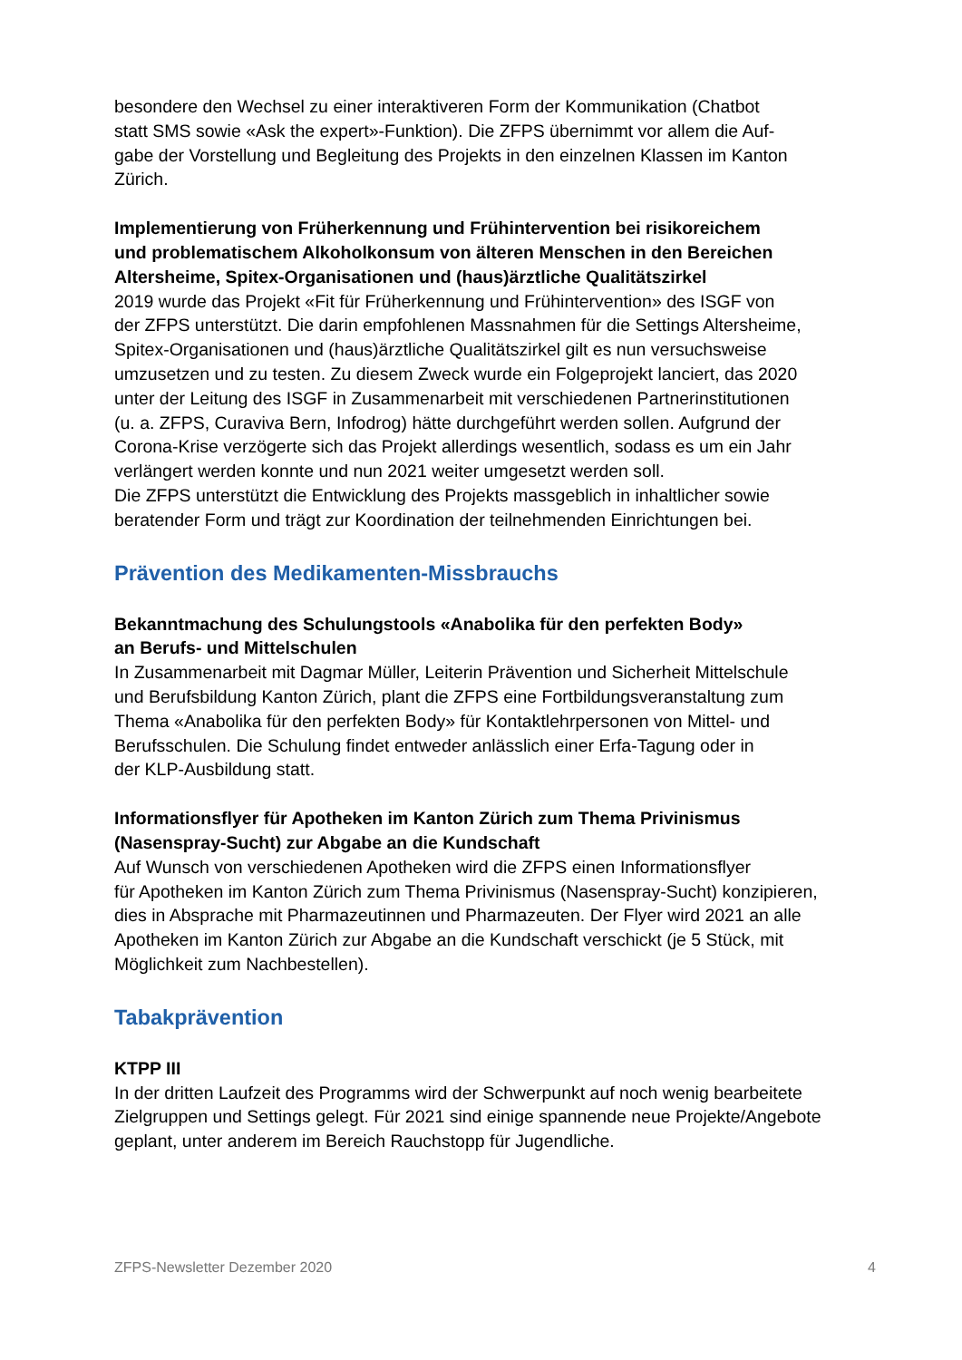besondere den Wechsel zu einer interaktiveren Form der Kommunikation (Chatbot
statt SMS sowie «Ask the expert»-Funktion). Die ZFPS übernimmt vor allem die Auf-
gabe der Vorstellung und Begleitung des Projekts in den einzelnen Klassen im Kanton
Zürich.
Implementierung von Früherkennung und Frühintervention bei risikoreichem
und problematischem Alkoholkonsum von älteren Menschen in den Bereichen
Altersheime, Spitex-Organisationen und (haus)ärztliche Qualitätszirkel
2019 wurde das Projekt «Fit für Früherkennung und Frühintervention» des ISGF von
der ZFPS unterstützt. Die darin empfohlenen Massnahmen für die Settings Altersheime,
Spitex-Organisationen und (haus)ärztliche Qualitätszirkel gilt es nun versuchsweise
umzusetzen und zu testen. Zu diesem Zweck wurde ein Folgeprojekt lanciert, das 2020
unter der Leitung des ISGF in Zusammenarbeit mit verschiedenen Partnerinstitutionen
(u. a. ZFPS, Curaviva Bern, Infodrog) hätte durchgeführt werden sollen. Aufgrund der
Corona-Krise verzögerte sich das Projekt allerdings wesentlich, sodass es um ein Jahr
verlängert werden konnte und nun 2021 weiter umgesetzt werden soll.
Die ZFPS unterstützt die Entwicklung des Projekts massgeblich in inhaltlicher sowie
beratender Form und trägt zur Koordination der teilnehmenden Einrichtungen bei.
Prävention des Medikamenten-Missbrauchs
Bekanntmachung des Schulungstools «Anabolika für den perfekten Body»
an Berufs- und Mittelschulen
In Zusammenarbeit mit Dagmar Müller, Leiterin Prävention und Sicherheit Mittelschule
und Berufsbildung Kanton Zürich, plant die ZFPS eine Fortbildungsveranstaltung zum
Thema «Anabolika für den perfekten Body» für Kontaktlehrpersonen von Mittel- und
Berufsschulen. Die Schulung findet entweder anlässlich einer Erfa-Tagung oder in
der KLP-Ausbildung statt.
Informationsflyer für Apotheken im Kanton Zürich zum Thema Privinismus
(Nasenspray-Sucht) zur Abgabe an die Kundschaft
Auf Wunsch von verschiedenen Apotheken wird die ZFPS einen Informationsflyer
für Apotheken im Kanton Zürich zum Thema Privinismus (Nasenspray-Sucht) konzipieren,
dies in Absprache mit Pharmazeutinnen und Pharmazeuten. Der Flyer wird 2021 an alle
Apotheken im Kanton Zürich zur Abgabe an die Kundschaft verschickt (je 5 Stück, mit
Möglichkeit zum Nachbestellen).
Tabakprävention
KTPP III
In der dritten Laufzeit des Programms wird der Schwerpunkt auf noch wenig bearbeitete
Zielgruppen und Settings gelegt. Für 2021 sind einige spannende neue Projekte/Angebote
geplant, unter anderem im Bereich Rauchstopp für Jugendliche.
ZFPS-Newsletter Dezember 2020 4